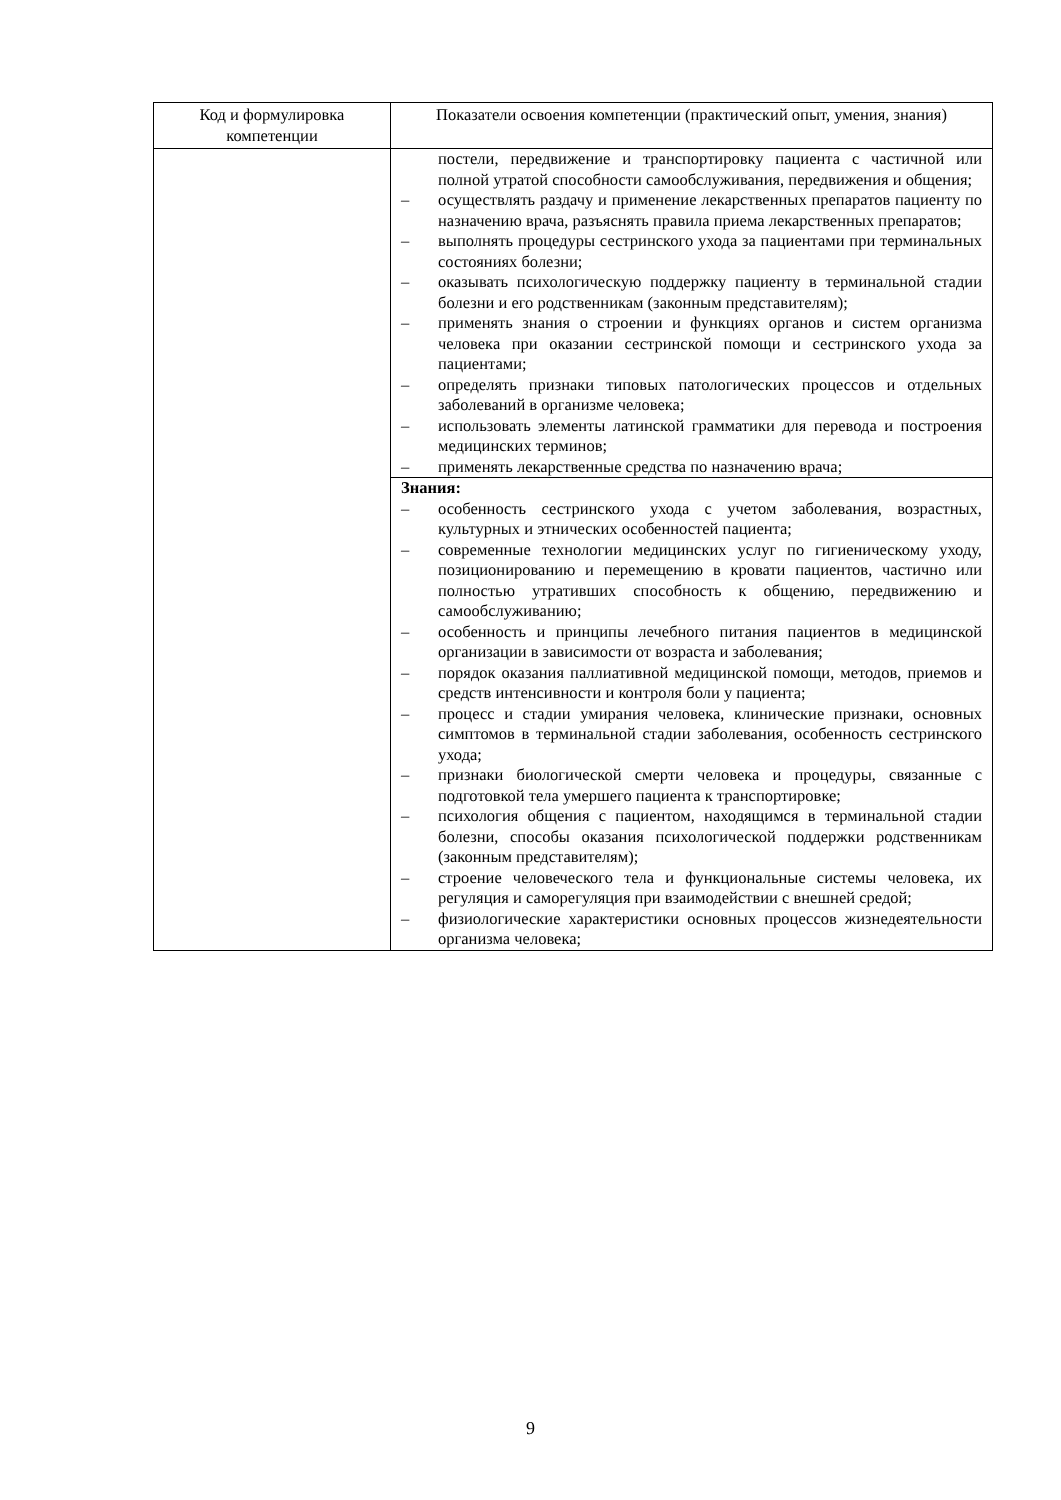| Код и формулировка компетенции | Показатели освоения компетенции (практический опыт, умения, знания) |
| --- | --- |
| | постели, передвижение и транспортировку пациента с частичной или полной утратой способности самообслуживания, передвижения и общения; – осуществлять раздачу и применение лекарственных препаратов пациенту по назначению врача, разъяснять правила приема лекарственных препаратов; – выполнять процедуры сестринского ухода за пациентами при терминальных состояниях болезни; – оказывать психологическую поддержку пациенту в терминальной стадии болезни и его родственникам (законным представителям); – применять знания о строении и функциях органов и систем организма человека при оказании сестринской помощи и сестринского ухода за пациентами; – определять признаки типовых патологических процессов и отдельных заболеваний в организме человека; – использовать элементы латинской грамматики для перевода и построения медицинских терминов; – применять лекарственные средства по назначению врача; |
| | Знания: – особенность сестринского ухода с учетом заболевания, возрастных, культурных и этнических особенностей пациента; – современные технологии медицинских услуг по гигиеническому уходу, позиционированию и перемещению в кровати пациентов, частично или полностью утративших способность к общению, передвижению и самообслуживанию; – особенность и принципы лечебного питания пациентов в медицинской организации в зависимости от возраста и заболевания; – порядок оказания паллиативной медицинской помощи, методов, приемов и средств интенсивности и контроля боли у пациента; – процесс и стадии умирания человека, клинические признаки, основных симптомов в терминальной стадии заболевания, особенность сестринского ухода; – признаки биологической смерти человека и процедуры, связанные с подготовкой тела умершего пациента к транспортировке; – психология общения с пациентом, находящимся в терминальной стадии болезни, способы оказания психологической поддержки родственникам (законным представителям); – строение человеческого тела и функциональные системы человека, их регуляция и саморегуляция при взаимодействии с внешней средой; – физиологические характеристики основных процессов жизнедеятельности организма человека; |
9